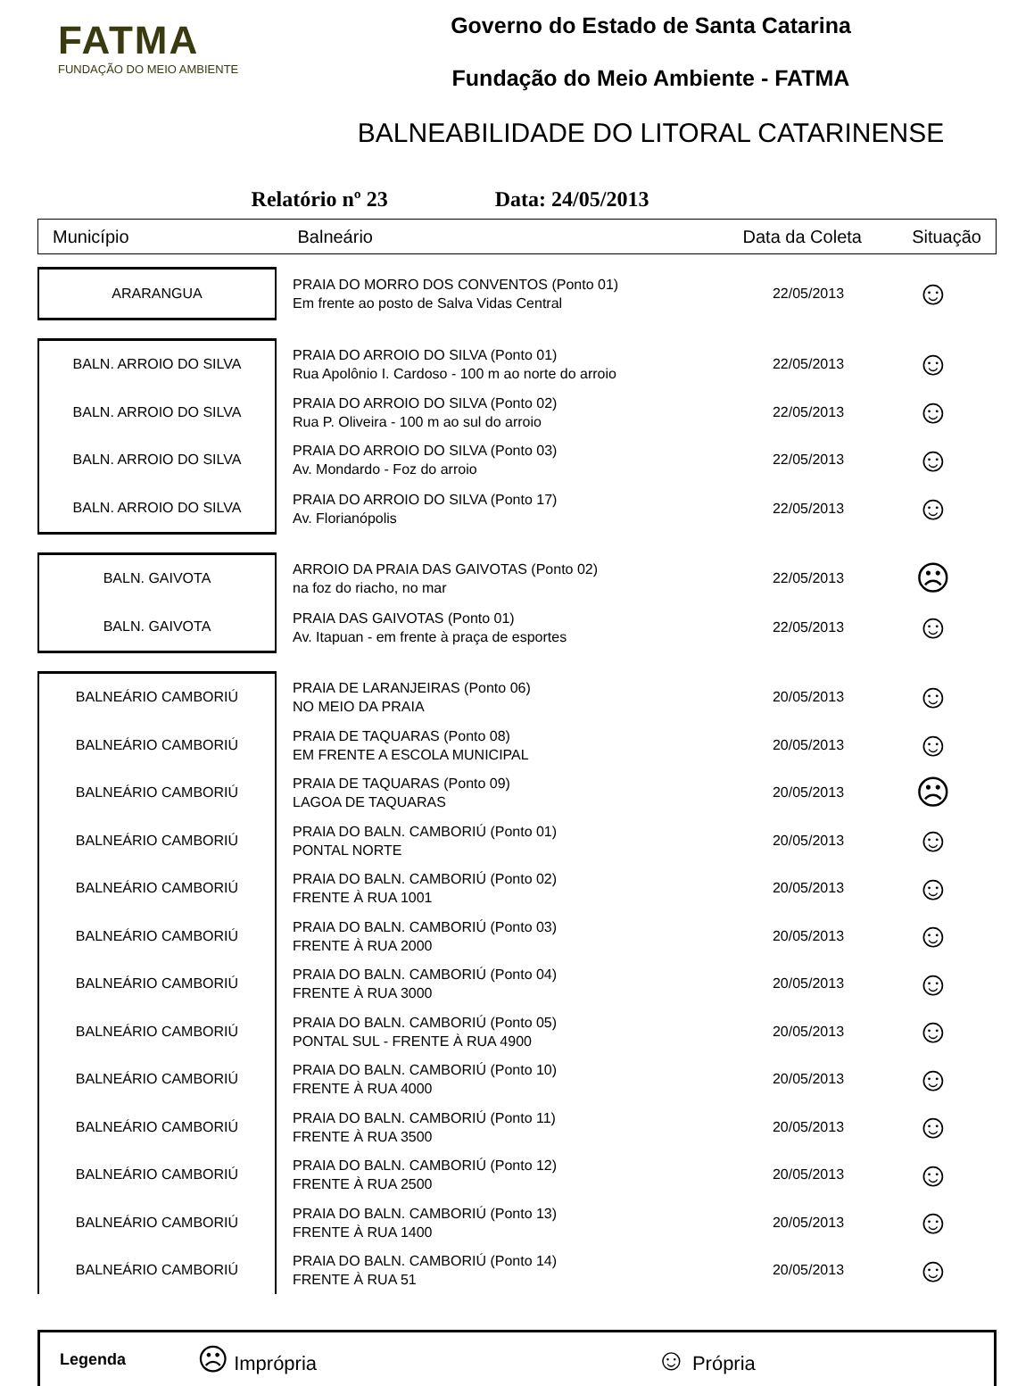FATMA
FUNDAÇÃO DO MEIO AMBIENTE
Governo do Estado de Santa Catarina
Fundação do Meio Ambiente - FATMA
BALNEABILIDADE DO LITORAL CATARINENSE
Relatório nº 23 Data: 24/05/2013
Município Balneário Data da Coleta Situação
| ARARANGUA | PRAIA DO MORRO DOS CONVENTOS (Ponto 01) Em frente ao posto de Salva Vidas Central | 22/05/2013 | ☺ |
| BALN. ARROIO DO SILVA | PRAIA DO ARROIO DO SILVA (Ponto 01) Rua Apolônio I. Cardoso - 100 m ao norte do arroio | 22/05/2013 | ☺ |
| BALN. ARROIO DO SILVA | PRAIA DO ARROIO DO SILVA (Ponto 02) Rua P. Oliveira - 100 m ao sul do arroio | 22/05/2013 | ☺ |
| BALN. ARROIO DO SILVA | PRAIA DO ARROIO DO SILVA (Ponto 03) Av. Mondardo - Foz do arroio | 22/05/2013 | ☺ |
| BALN. ARROIO DO SILVA | PRAIA DO ARROIO DO SILVA (Ponto 17) Av. Florianópolis | 22/05/2013 | ☺ |
| BALN. GAIVOTA | ARROIO DA PRAIA DAS GAIVOTAS (Ponto 02) na foz do riacho, no mar | 22/05/2013 | ☹ |
| BALN. GAIVOTA | PRAIA DAS GAIVOTAS (Ponto 01) Av. Itapuan - em frente à praça de esportes | 22/05/2013 | ☺ |
| BALNEÁRIO CAMBORIÚ | PRAIA DE LARANJEIRAS (Ponto 06) NO MEIO DA PRAIA | 20/05/2013 | ☺ |
| BALNEÁRIO CAMBORIÚ | PRAIA DE TAQUARAS (Ponto 08) EM FRENTE A ESCOLA MUNICIPAL | 20/05/2013 | ☺ |
| BALNEÁRIO CAMBORIÚ | PRAIA DE TAQUARAS (Ponto 09) LAGOA DE TAQUARAS | 20/05/2013 | ☹ |
| BALNEÁRIO CAMBORIÚ | PRAIA DO BALN. CAMBORIÚ (Ponto 01) PONTAL NORTE | 20/05/2013 | ☺ |
| BALNEÁRIO CAMBORIÚ | PRAIA DO BALN. CAMBORIÚ (Ponto 02) FRENTE À RUA 1001 | 20/05/2013 | ☺ |
| BALNEÁRIO CAMBORIÚ | PRAIA DO BALN. CAMBORIÚ (Ponto 03) FRENTE À RUA 2000 | 20/05/2013 | ☺ |
| BALNEÁRIO CAMBORIÚ | PRAIA DO BALN. CAMBORIÚ (Ponto 04) FRENTE À RUA 3000 | 20/05/2013 | ☺ |
| BALNEÁRIO CAMBORIÚ | PRAIA DO BALN. CAMBORIÚ (Ponto 05) PONTAL SUL - FRENTE À RUA 4900 | 20/05/2013 | ☺ |
| BALNEÁRIO CAMBORIÚ | PRAIA DO BALN. CAMBORIÚ (Ponto 10) FRENTE À RUA 4000 | 20/05/2013 | ☺ |
| BALNEÁRIO CAMBORIÚ | PRAIA DO BALN. CAMBORIÚ (Ponto 11) FRENTE À RUA 3500 | 20/05/2013 | ☺ |
| BALNEÁRIO CAMBORIÚ | PRAIA DO BALN. CAMBORIÚ (Ponto 12) FRENTE À RUA 2500 | 20/05/2013 | ☺ |
| BALNEÁRIO CAMBORIÚ | PRAIA DO BALN. CAMBORIÚ (Ponto 13) FRENTE À RUA 1400 | 20/05/2013 | ☺ |
| BALNEÁRIO CAMBORIÚ | PRAIA DO BALN. CAMBORIÚ (Ponto 14) FRENTE À RUA 51 | 20/05/2013 | ☺ |
Legenda ☹ Imprópria ☺ Própria